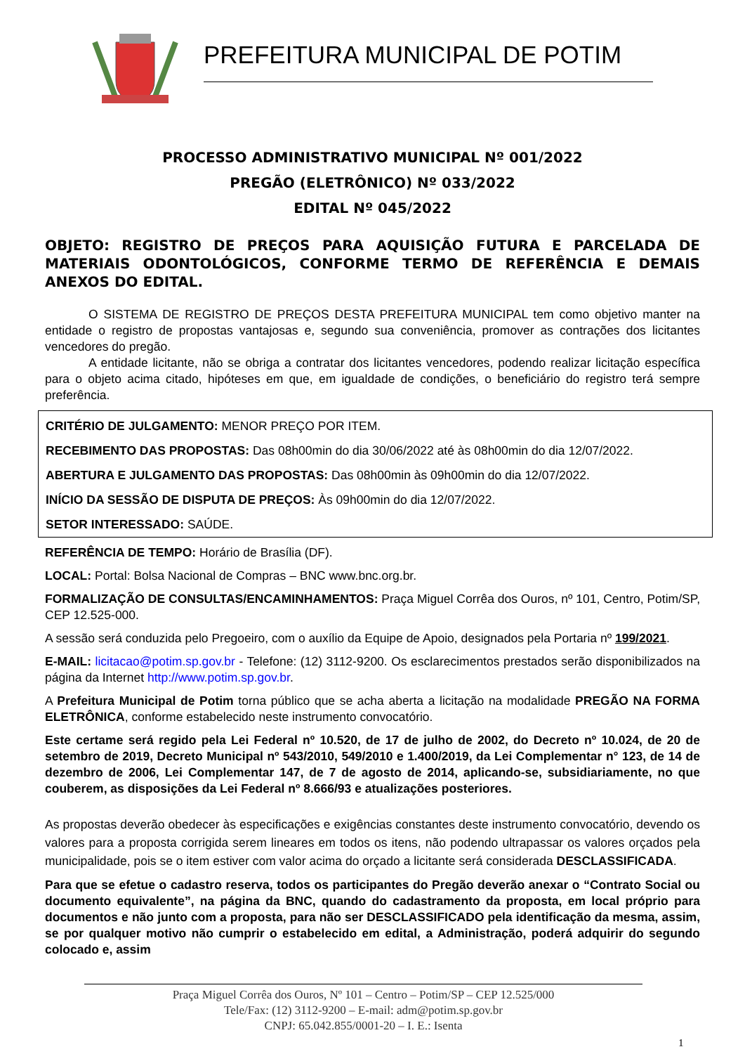PREFEITURA MUNICIPAL DE POTIM
PROCESSO ADMINISTRATIVO MUNICIPAL Nº 001/2022
PREGÃO (ELETRÔNICO) Nº 033/2022
EDITAL Nº 045/2022
OBJETO: REGISTRO DE PREÇOS PARA AQUISIÇÃO FUTURA E PARCELADA DE MATERIAIS ODONTOLÓGICOS, CONFORME TERMO DE REFERÊNCIA E DEMAIS ANEXOS DO EDITAL.
O SISTEMA DE REGISTRO DE PREÇOS DESTA PREFEITURA MUNICIPAL tem como objetivo manter na entidade o registro de propostas vantajosas e, segundo sua conveniência, promover as contrações dos licitantes vencedores do pregão.
A entidade licitante, não se obriga a contratar dos licitantes vencedores, podendo realizar licitação específica para o objeto acima citado, hipóteses em que, em igualdade de condições, o beneficiário do registro terá sempre preferência.
CRITÉRIO DE JULGAMENTO: MENOR PREÇO POR ITEM.
RECEBIMENTO DAS PROPOSTAS: Das 08h00min do dia 30/06/2022 até às 08h00min do dia 12/07/2022.
ABERTURA E JULGAMENTO DAS PROPOSTAS: Das 08h00min às 09h00min do dia 12/07/2022.
INÍCIO DA SESSÃO DE DISPUTA DE PREÇOS: Às 09h00min do dia 12/07/2022.
SETOR INTERESSADO: SAÚDE.
REFERÊNCIA DE TEMPO: Horário de Brasília (DF).
LOCAL: Portal: Bolsa Nacional de Compras – BNC www.bnc.org.br.
FORMALIZAÇÃO DE CONSULTAS/ENCAMINHAMENTOS: Praça Miguel Corrêa dos Ouros, nº 101, Centro, Potim/SP, CEP 12.525-000.
A sessão será conduzida pelo Pregoeiro, com o auxílio da Equipe de Apoio, designados pela Portaria nº 199/2021.
E-MAIL: licitacao@potim.sp.gov.br - Telefone: (12) 3112-9200. Os esclarecimentos prestados serão disponibilizados na página da Internet http://www.potim.sp.gov.br.
A Prefeitura Municipal de Potim torna público que se acha aberta a licitação na modalidade PREGÃO NA FORMA ELETRÔNICA, conforme estabelecido neste instrumento convocatório.
Este certame será regido pela Lei Federal nº 10.520, de 17 de julho de 2002, do Decreto nº 10.024, de 20 de setembro de 2019, Decreto Municipal nº 543/2010, 549/2010 e 1.400/2019, da Lei Complementar n° 123, de 14 de dezembro de 2006, Lei Complementar 147, de 7 de agosto de 2014, aplicando-se, subsidiariamente, no que couberem, as disposições da Lei Federal nº 8.666/93 e atualizações posteriores.
As propostas deverão obedecer às especificações e exigências constantes deste instrumento convocatório, devendo os valores para a proposta corrigida serem lineares em todos os itens, não podendo ultrapassar os valores orçados pela municipalidade, pois se o item estiver com valor acima do orçado a licitante será considerada DESCLASSIFICADA.
Para que se efetue o cadastro reserva, todos os participantes do Pregão deverão anexar o “Contrato Social ou documento equivalente”, na página da BNC, quando do cadastramento da proposta, em local próprio para documentos e não junto com a proposta, para não ser DESCLASSIFICADO pela identificação da mesma, assim, se por qualquer motivo não cumprir o estabelecido em edital, a Administração, poderá adquirir do segundo colocado e, assim
Praça Miguel Corrêa dos Ouros, Nº 101 – Centro – Potim/SP – CEP 12.525/000
Tele/Fax: (12) 3112-9200 – E-mail: adm@potim.sp.gov.br
CNPJ: 65.042.855/0001-20 – I. E.: Isenta
1